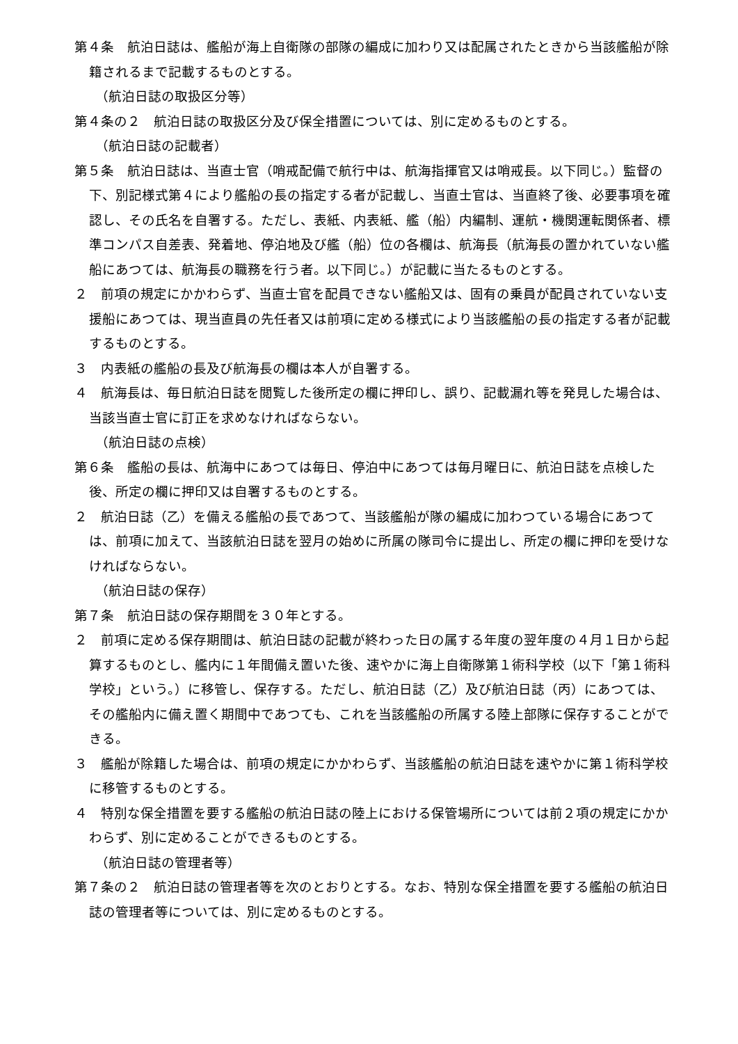第４条　航泊日誌は、艦船が海上自衛隊の部隊の編成に加わり又は配属されたときから当該艦船が除籍されるまで記載するものとする。
（航泊日誌の取扱区分等）
第４条の２　航泊日誌の取扱区分及び保全措置については、別に定めるものとする。
（航泊日誌の記載者）
第５条　航泊日誌は、当直士官（哨戒配備で航行中は、航海指揮官又は哨戒長。以下同じ。）監督の下、別記様式第４により艦船の長の指定する者が記載し、当直士官は、当直終了後、必要事項を確認し、その氏名を自署する。ただし、表紙、内表紙、艦（船）内編制、運航・機関運転関係者、標準コンパス自差表、発着地、停泊地及び艦（船）位の各欄は、航海長（航海長の置かれていない艦船にあつては、航海長の職務を行う者。以下同じ。）が記載に当たるものとする。
２　前項の規定にかかわらず、当直士官を配員できない艦船又は、固有の乗員が配員されていない支援船にあつては、現当直員の先任者又は前項に定める様式により当該艦船の長の指定する者が記載するものとする。
３　内表紙の艦船の長及び航海長の欄は本人が自署する。
４　航海長は、毎日航泊日誌を閲覧した後所定の欄に押印し、誤り、記載漏れ等を発見した場合は、当該当直士官に訂正を求めなければならない。
（航泊日誌の点検）
第６条　艦船の長は、航海中にあつては毎日、停泊中にあつては毎月曜日に、航泊日誌を点検した後、所定の欄に押印又は自署するものとする。
２　航泊日誌（乙）を備える艦船の長であつて、当該艦船が隊の編成に加わつている場合にあつては、前項に加えて、当該航泊日誌を翌月の始めに所属の隊司令に提出し、所定の欄に押印を受けなければならない。
（航泊日誌の保存）
第７条　航泊日誌の保存期間を３０年とする。
２　前項に定める保存期間は、航泊日誌の記載が終わった日の属する年度の翌年度の４月１日から起算するものとし、艦内に１年間備え置いた後、速やかに海上自衛隊第１術科学校（以下「第１術科学校」という。）に移管し、保存する。ただし、航泊日誌（乙）及び航泊日誌（丙）にあつては、その艦船内に備え置く期間中であつても、これを当該艦船の所属する陸上部隊に保存することができる。
３　艦船が除籍した場合は、前項の規定にかかわらず、当該艦船の航泊日誌を速やかに第１術科学校に移管するものとする。
４　特別な保全措置を要する艦船の航泊日誌の陸上における保管場所については前２項の規定にかかわらず、別に定めることができるものとする。
（航泊日誌の管理者等）
第７条の２　航泊日誌の管理者等を次のとおりとする。なお、特別な保全措置を要する艦船の航泊日誌の管理者等については、別に定めるものとする。